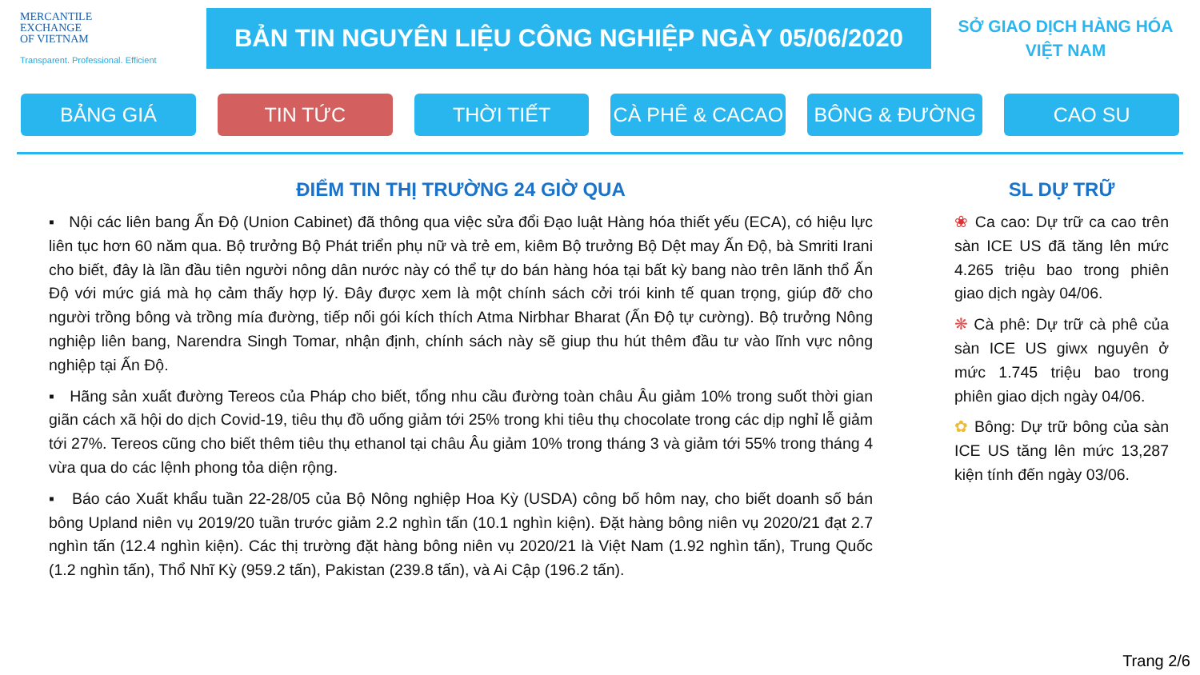MERCANTILE
EXCHANGE
OF VIETNAM
Transparent. Professional. Efficient
BẢN TIN NGUYÊN LIỆU CÔNG NGHIỆP NGÀY 05/06/2020
SỞ GIAO DỊCH HÀNG HÓA
VIỆT NAM
BẢNG GIÁ TIN TỨC THỜI TIẾT CÀ PHÊ & CACAO BÔNG & ĐƯỜNG CAO SU
ĐIỂM TIN THỊ TRƯỜNG 24 GIỜ QUA
▪ Nội các liên bang Ấn Độ (Union Cabinet) đã thông qua việc sửa đổi Đạo luật Hàng hóa thiết yếu (ECA), có hiệu lực liên tục hơn 60 năm qua. Bộ trưởng Bộ Phát triển phụ nữ và trẻ em, kiêm Bộ trưởng Bộ Dệt may Ấn Độ, bà Smriti Irani cho biết, đây là lần đầu tiên người nông dân nước này có thể tự do bán hàng hóa tại bất kỳ bang nào trên lãnh thổ Ấn Độ với mức giá mà họ cảm thấy hợp lý. Đây được xem là một chính sách cởi trói kinh tế quan trọng, giúp đỡ cho người trồng bông và trồng mía đường, tiếp nối gói kích thích Atma Nirbhar Bharat (Ấn Độ tự cường). Bộ trưởng Nông nghiệp liên bang, Narendra Singh Tomar, nhận định, chính sách này sẽ giup thu hút thêm đầu tư vào lĩnh vực nông nghiệp tại Ấn Độ.
▪ Hãng sản xuất đường Tereos của Pháp cho biết, tổng nhu cầu đường toàn châu Âu giảm 10% trong suốt thời gian giãn cách xã hội do dịch Covid-19, tiêu thụ đồ uống giảm tới 25% trong khi tiêu thụ chocolate trong các dịp nghỉ lễ giảm tới 27%. Tereos cũng cho biết thêm tiêu thụ ethanol tại châu Âu giảm 10% trong tháng 3 và giảm tới 55% trong tháng 4 vừa qua do các lệnh phong tỏa diện rộng.
▪ Báo cáo Xuất khẩu tuần 22-28/05 của Bộ Nông nghiệp Hoa Kỳ (USDA) công bố hôm nay, cho biết doanh số bán bông Upland niên vụ 2019/20 tuần trước giảm 2.2 nghìn tấn (10.1 nghìn kiện). Đặt hàng bông niên vụ 2020/21 đạt 2.7 nghìn tấn (12.4 nghìn kiện). Các thị trường đặt hàng bông niên vụ 2020/21 là Việt Nam (1.92 nghìn tấn), Trung Quốc (1.2 nghìn tấn), Thổ Nhĩ Kỳ (959.2 tấn), Pakistan (239.8 tấn), và Ai Cập (196.2 tấn).
SL DỰ TRỮ
❀ Ca cao: Dự trữ ca cao trên sàn ICE US đã tăng lên mức 4.265 triệu bao trong phiên giao dịch ngày 04/06.
❋ Cà phê: Dự trữ cà phê của sàn ICE US giwx nguyên ở mức 1.745 triệu bao trong phiên giao dịch ngày 04/06.
✿ Bông: Dự trữ bông của sàn ICE US tăng lên mức 13,287 kiện tính đến ngày 03/06.
Trang 2/6